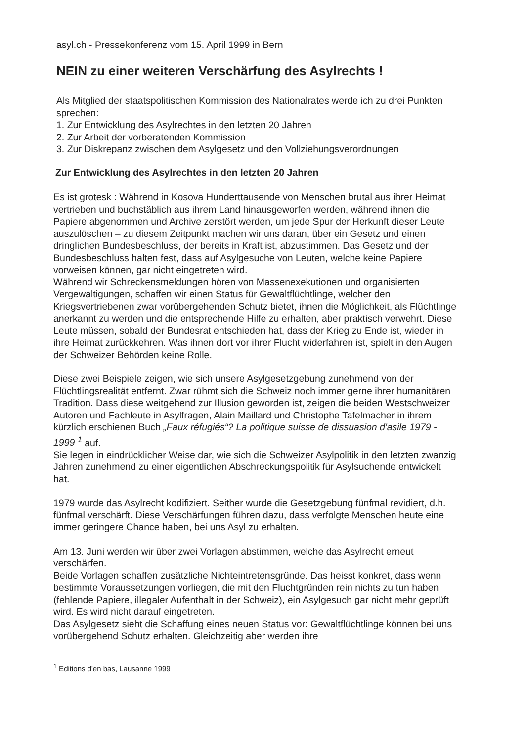asyl.ch - Pressekonferenz vom 15. April 1999 in Bern
NEIN zu einer weiteren Verschärfung des Asylrechts !
Als Mitglied der staatspolitischen Kommission des Nationalrates werde ich zu drei Punkten sprechen:
1. Zur Entwicklung des Asylrechtes in den letzten 20 Jahren
2. Zur Arbeit der vorberatenden Kommission
3. Zur Diskrepanz zwischen dem Asylgesetz und den Vollziehungsverordnungen
Zur Entwicklung des Asylrechtes in den letzten 20 Jahren
Es ist grotesk : Während in Kosova Hunderttausende von Menschen brutal aus ihrer Heimat vertrieben und buchstäblich aus ihrem Land hinausgeworfen werden, während ihnen die Papiere abgenommen und Archive zerstört werden, um jede Spur der Herkunft dieser Leute auszulöschen – zu diesem Zeitpunkt machen wir uns daran, über ein Gesetz und einen dringlichen Bundesbeschluss, der bereits in Kraft ist, abzustimmen. Das Gesetz und der Bundesbeschluss halten fest, dass auf Asylgesuche von Leuten, welche keine Papiere vorweisen können, gar nicht eingetreten wird.
Während wir Schreckensmeldungen hören von Massenexekutionen und organisierten Vergewaltigungen, schaffen wir einen Status für Gewaltflüchtlinge, welcher den Kriegsvertriebenen zwar vorübergehenden Schutz bietet, ihnen die Möglichkeit, als Flüchtlinge anerkannt zu werden und die entsprechende Hilfe zu erhalten, aber praktisch verwehrt. Diese Leute müssen, sobald der Bundesrat entschieden hat, dass der Krieg zu Ende ist, wieder in ihre Heimat zurückkehren. Was ihnen dort vor ihrer Flucht widerfahren ist, spielt in den Augen der Schweizer Behörden keine Rolle.
Diese zwei Beispiele zeigen, wie sich unsere Asylgesetzgebung zunehmend von der Flüchtlingsrealität entfernt. Zwar rühmt sich die Schweiz noch immer gerne ihrer humanitären Tradition. Dass diese weitgehend zur Illusion geworden ist, zeigen die beiden Westschweizer Autoren und Fachleute in Asylfragen, Alain Maillard und Christophe Tafelmacher in ihrem kürzlich erschienen Buch „Faux réfugiés“? La politique suisse de dissuasion d'asile 1979 - 1999 <sup>1</sup> auf.
Sie legen in eindrücklicher Weise dar, wie sich die Schweizer Asylpolitik in den letzten zwanzig Jahren zunehmend zu einer eigentlichen Abschreckungspolitik für Asylsuchende entwickelt hat.
1979 wurde das Asylrecht kodifiziert. Seither wurde die Gesetzgebung fünfmal revidiert, d.h. fünfmal verschärft. Diese Verschärfungen führen dazu, dass verfolgte Menschen heute eine immer geringere Chance haben, bei uns Asyl zu erhalten.
Am 13. Juni werden wir über zwei Vorlagen abstimmen, welche das Asylrecht erneut verschärfen.
Beide Vorlagen schaffen zusätzliche Nichteintretensgründe. Das heisst konkret, dass wenn bestimmte Voraussetzungen vorliegen, die mit den Fluchtgründen rein nichts zu tun haben (fehlende Papiere, illegaler Aufenthalt in der Schweiz), ein Asylgesuch gar nicht mehr geprüft wird. Es wird nicht darauf eingetreten.
Das Asylgesetz sieht die Schaffung eines neuen Status vor: Gewaltflüchtlinge können bei uns vorübergehend Schutz erhalten. Gleichzeitig aber werden ihre
<sup>1</sup> Editions d'en bas, Lausanne 1999